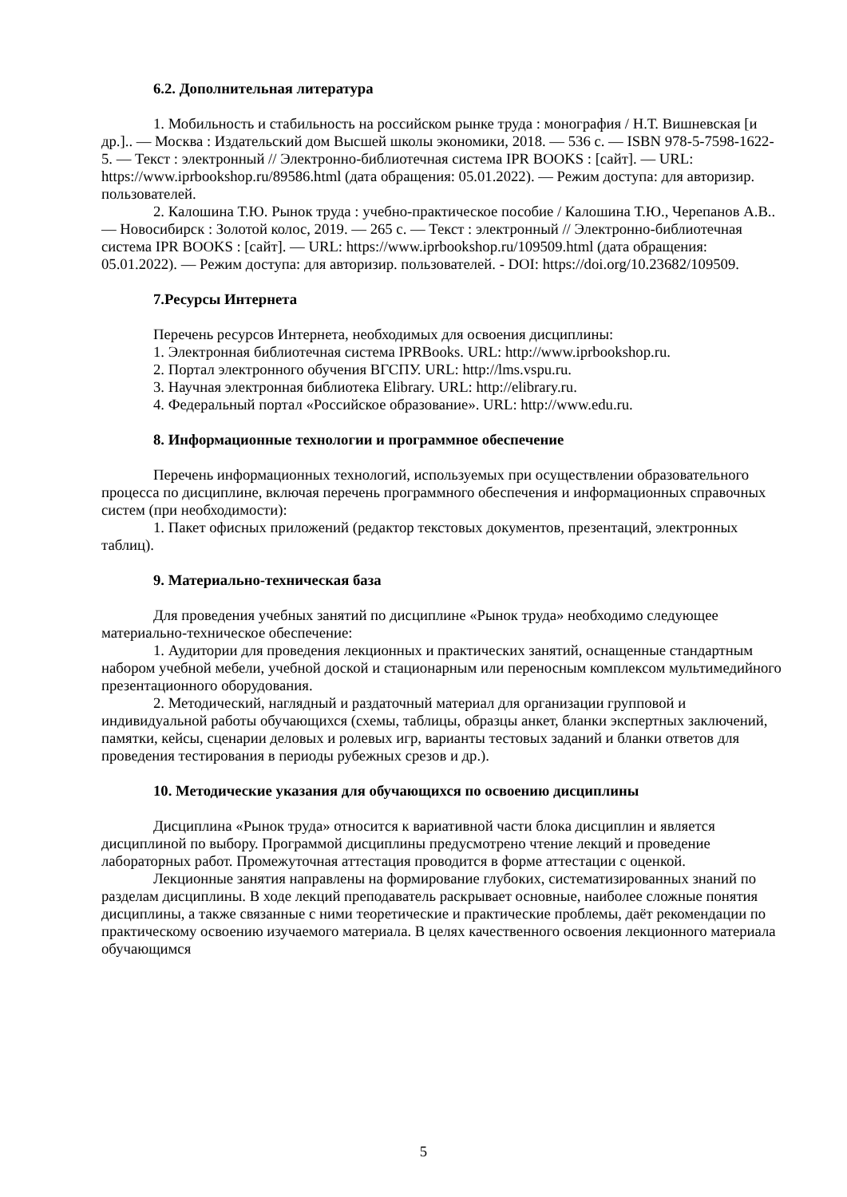6.2. Дополнительная литература
1. Мобильность и стабильность на российском рынке труда : монография / Н.Т. Вишневская [и др.].. — Москва : Издательский дом Высшей школы экономики, 2018. — 536 с. — ISBN 978-5-7598-1622-5. — Текст : электронный // Электронно-библиотечная система IPR BOOKS : [сайт]. — URL: https://www.iprbookshop.ru/89586.html (дата обращения: 05.01.2022). — Режим доступа: для авторизир. пользователей.
2. Калошина Т.Ю. Рынок труда : учебно-практическое пособие / Калошина Т.Ю., Черепанов А.В.. — Новосибирск : Золотой колос, 2019. — 265 с. — Текст : электронный // Электронно-библиотечная система IPR BOOKS : [сайт]. — URL: https://www.iprbookshop.ru/109509.html (дата обращения: 05.01.2022). — Режим доступа: для авторизир. пользователей. - DOI: https://doi.org/10.23682/109509.
7.Ресурсы Интернета
Перечень ресурсов Интернета, необходимых для освоения дисциплины:
1. Электронная библиотечная система IPRBooks. URL: http://www.iprbookshop.ru.
2. Портал электронного обучения ВГСПУ. URL: http://lms.vspu.ru.
3. Научная электронная библиотека Elibrary. URL: http://elibrary.ru.
4. Федеральный портал «Российское образование». URL: http://www.edu.ru.
8. Информационные технологии и программное обеспечение
Перечень информационных технологий, используемых при осуществлении образовательного процесса по дисциплине, включая перечень программного обеспечения и информационных справочных систем (при необходимости):
1. Пакет офисных приложений (редактор текстовых документов, презентаций, электронных таблиц).
9. Материально-техническая база
Для проведения учебных занятий по дисциплине «Рынок труда» необходимо следующее материально-техническое обеспечение:
1. Аудитории для проведения лекционных и практических занятий, оснащенные стандартным набором учебной мебели, учебной доской и стационарным или переносным комплексом мультимедийного презентационного оборудования.
2. Методический, наглядный и раздаточный материал для организации групповой и индивидуальной работы обучающихся (схемы, таблицы, образцы анкет, бланки экспертных заключений, памятки, кейсы, сценарии деловых и ролевых игр, варианты тестовых заданий и бланки ответов для проведения тестирования в периоды рубежных срезов и др.).
10. Методические указания для обучающихся по освоению дисциплины
Дисциплина «Рынок труда» относится к вариативной части блока дисциплин и является дисциплиной по выбору. Программой дисциплины предусмотрено чтение лекций и проведение лабораторных работ. Промежуточная аттестация проводится в форме аттестации с оценкой.
Лекционные занятия направлены на формирование глубоких, систематизированных знаний по разделам дисциплины. В ходе лекций преподаватель раскрывает основные, наиболее сложные понятия дисциплины, а также связанные с ними теоретические и практические проблемы, даёт рекомендации по практическому освоению изучаемого материала. В целях качественного освоения лекционного материала обучающимся
5